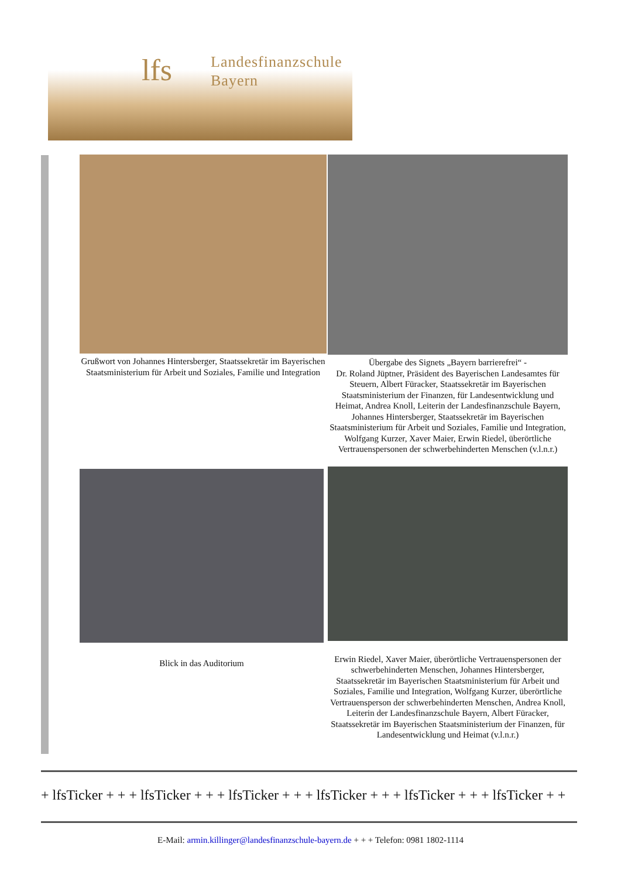lfs
Landesfinanzschule
Bayern
Grußwort von Johannes Hintersberger, Staatssekretär im Bayerischen Staatsministerium für Arbeit und Soziales, Familie und Integration
Übergabe des Signets „Bayern barrierefrei“ -
Dr. Roland Jüptner, Präsident des Bayerischen Landesamtes für Steuern, Albert Füracker, Staatssekretär im Bayerischen Staatsministerium der Finanzen, für Landesentwicklung und Heimat, Andrea Knoll, Leiterin der Landesfinanzschule Bayern, Johannes Hintersberger, Staatssekretär im Bayerischen Staatsministerium für Arbeit und Soziales, Familie und Integration, Wolfgang Kurzer, Xaver Maier, Erwin Riedel, überörtliche Vertrauenspersonen der schwerbehinderten Menschen (v.l.n.r.)
Blick in das Auditorium Erwin Riedel, Xaver Maier, überörtliche Vertrauenspersonen der schwerbehinderten Menschen, Johannes Hintersberger, Staatssekretär im Bayerischen Staatsministerium für Arbeit und Soziales, Familie und Integration, Wolfgang Kurzer, überörtliche Vertrauensperson der schwerbehinderten Menschen, Andrea Knoll, Leiterin der Landesfinanzschule Bayern, Albert Füracker, Staatssekretär im Bayerischen Staatsministerium der Finanzen, für Landesentwicklung und Heimat (v.l.n.r.)
+ lfsTicker + + + lfsTicker + + + lfsTicker + + + lfsTicker + + + lfsTicker + + + lfsTicker + +
E-Mail: armin.killinger@landesfinanzschule-bayern.de + + + Telefon: 0981 1802-1114